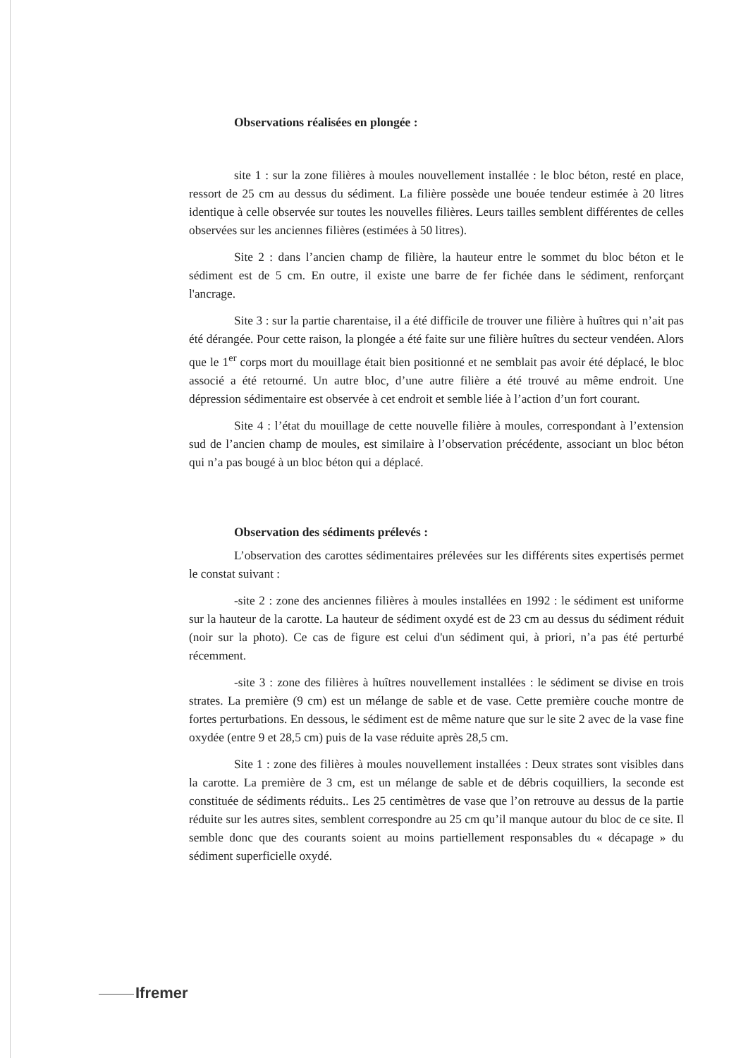Observations réalisées en plongée :
site 1 : sur la zone filières à moules nouvellement installée : le bloc béton, resté en place, ressort de 25 cm au dessus du sédiment. La filière possède une bouée tendeur estimée à 20 litres identique à celle observée sur toutes les nouvelles filières. Leurs tailles semblent différentes de celles observées sur les anciennes filières (estimées à 50 litres).
Site 2 : dans l’ancien champ de filière, la hauteur entre le sommet du bloc béton et le sédiment est de 5 cm. En outre, il existe une barre de fer fichée dans le sédiment, renforçant l'ancrage.
Site 3 : sur la partie charentaise, il a été difficile de trouver une filière à huîtres qui n’ait pas été dérangée. Pour cette raison, la plongée a été faite sur une filière huîtres du secteur vendéen. Alors que le 1<sup>er</sup> corps mort du mouillage était bien positionné et ne semblait pas avoir été déplacé, le bloc associé a été retourné. Un autre bloc, d’une autre filière a été trouvé au même endroit. Une dépression sédimentaire est observée à cet endroit et semble liée à l’action d’un fort courant.
Site 4 : l’état du mouillage de cette nouvelle filière à moules, correspondant à l’extension sud de l’ancien champ de moules, est similaire à l’observation précédente, associant un bloc béton qui n’a pas bougé à un bloc béton qui a déplacé.
Observation des sédiments prélevés :
L’observation des carottes sédimentaires prélevées sur les différents sites expertisés permet le constat suivant :
-site 2 : zone des anciennes filières à moules installées en 1992 : le sédiment est uniforme sur la hauteur de la carotte. La hauteur de sédiment oxydé est de 23 cm au dessus du sédiment réduit (noir sur la photo). Ce cas de figure est celui d'un sédiment qui, à priori, n’a pas été perturbé récemment.
-site 3 : zone des filières à huîtres nouvellement installées : le sédiment se divise en trois strates. La première (9 cm) est un mélange de sable et de vase. Cette première couche montre de fortes perturbations. En dessous, le sédiment est de même nature que sur le site 2 avec de la vase fine oxydée (entre 9 et 28,5 cm) puis de la vase réduite après 28,5 cm.
Site 1 : zone des filières à moules nouvellement installées : Deux strates sont visibles dans la carotte. La première de 3 cm, est un mélange de sable et de débris coquilliers, la seconde est constituée de sédiments réduits.. Les 25 centimètres de vase que l’on retrouve au dessus de la partie réduite sur les autres sites, semblent correspondre au 25 cm qu’il manque autour du bloc de ce site. Il semble donc que des courants soient au moins partiellement responsables du « décapage » du sédiment superficielle oxydé.
Ifremer